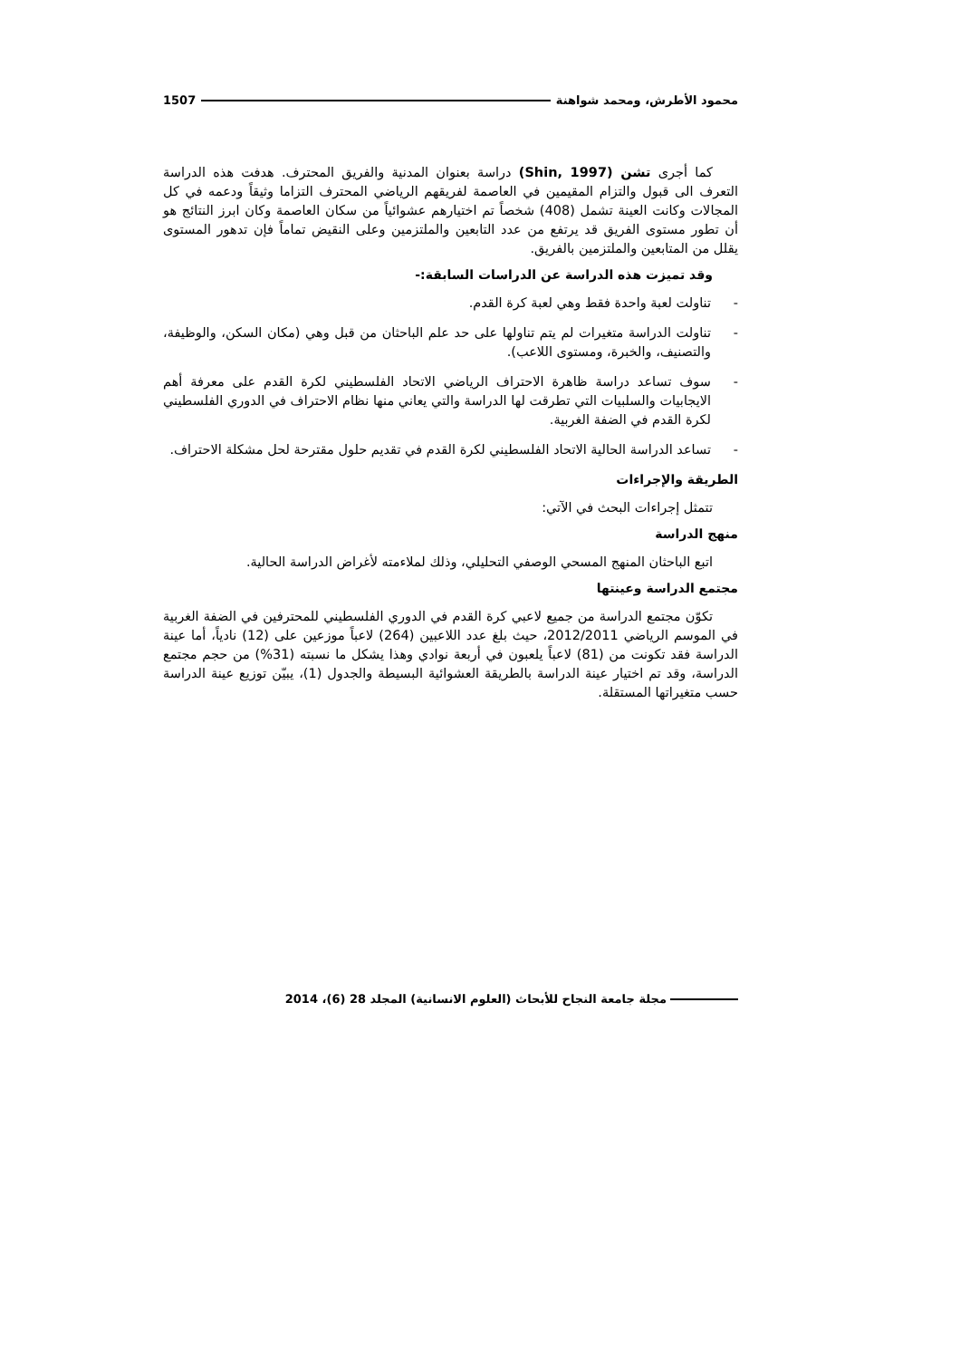محمود الأطرش، ومحمد شواهنة 1507
كما أجرى تشن (Shin, 1997) دراسة بعنوان المدنية والفريق المحترف. هدفت هذه الدراسة التعرف الى قبول والتزام المقيمين في العاصمة لفريقهم الرياضي المحترف التزاما وثيقاً ودعمه في كل المجالات وكانت العينة تشمل (408) شخصاً تم اختيارهم عشوائياً من سكان العاصمة وكان ابرز النتائج هو أن تطور مستوى الفريق قد يرتفع من عدد التابعين والملتزمين وعلى النقيض تماماً فإن تدهور المستوى يقلل من المتابعين والملتزمين بالفريق.
وقد تميزت هذه الدراسة عن الدراسات السابقة:-
- تناولت لعبة واحدة فقط وهي لعبة كرة القدم.
- تناولت الدراسة متغيرات لم يتم تناولها على حد علم الباحثان من قبل وهي (مكان السكن، والوظيفة، والتصنيف، والخبرة، ومستوى اللاعب).
- سوف تساعد دراسة ظاهرة الاحتراف الرياضي الاتحاد الفلسطيني لكرة القدم على معرفة أهم الايجابيات والسلبيات التي تطرقت لها الدراسة والتي يعاني منها نظام الاحتراف في الدوري الفلسطيني لكرة القدم في الضفة الغربية.
- تساعد الدراسة الحالية الاتحاد الفلسطيني لكرة القدم في تقديم حلول مقترحة لحل مشكلة الاحتراف.
الطريقة والإجراءات
تتمثل إجراءات البحث في الآتي:
منهج الدراسة
اتبع الباحثان المنهج المسحي الوصفي التحليلي، وذلك لملاءمته لأغراض الدراسة الحالية.
مجتمع الدراسة وعينتها
تكوّن مجتمع الدراسة من جميع لاعبي كرة القدم في الدوري الفلسطيني للمحترفين في الضفة الغربية في الموسم الرياضي 2012/2011، حيث بلغ عدد اللاعبين (264) لاعباً موزعين على (12) نادياً، أما عينة الدراسة فقد تكونت من (81) لاعباً يلعبون في أربعة نوادي وهذا يشكل ما نسبته (31%) من حجم مجتمع الدراسة، وقد تم اختيار عينة الدراسة بالطريقة العشوائية البسيطة والجدول (1)، يبيّن توزيع عينة الدراسة حسب متغيراتها المستقلة.
مجلة جامعة النجاح للأبحاث (العلوم الانسانية) المجلد 28 (6)، 2014